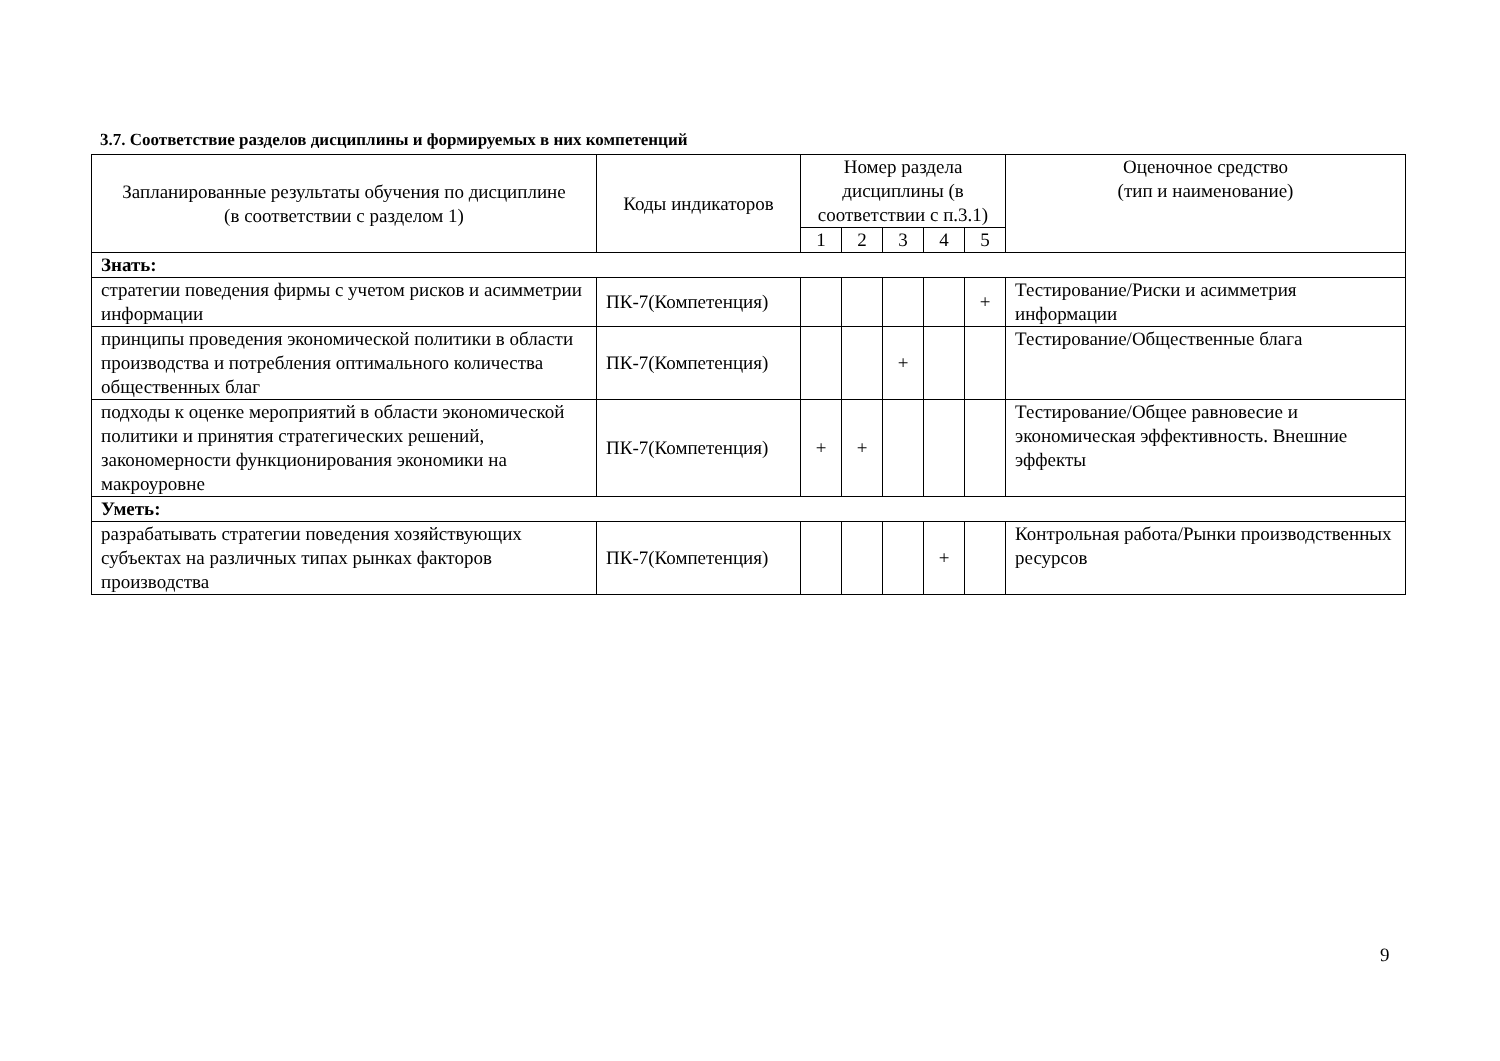3.7. Соответствие разделов дисциплины и формируемых в них компетенций
| Запланированные результаты обучения по дисциплине (в соответствии с разделом 1) | Коды индикаторов | Номер раздела дисциплины (в соответствии с п.3.1) | | | | | Оценочное средство (тип и наименование) |
| --- | --- | --- | --- | --- | --- | --- | --- |
| | | 1 | 2 | 3 | 4 | 5 | |
| Знать: | | | | | | | |
| стратегии поведения фирмы с учетом рисков и асимметрии информации | ПК-7(Компетенция) | | | | | + | Тестирование/Риски и асимметрия информации |
| принципы проведения экономической политики в области производства и потребления оптимального количества общественных благ | ПК-7(Компетенция) | | | + | | | Тестирование/Общественные блага |
| подходы к оценке мероприятий в области экономической политики и принятия стратегических решений, закономерности функционирования экономики на макроуровне | ПК-7(Компетенция) | + | + | | | | Тестирование/Общее равновесие и экономическая эффективность. Внешние эффекты |
| Уметь: | | | | | | | |
| разрабатывать стратегии поведения хозяйствующих субъектах на различных типах рынках факторов производства | ПК-7(Компетенция) | | | | + | | Контрольная работа/Рынки производственных ресурсов |
9